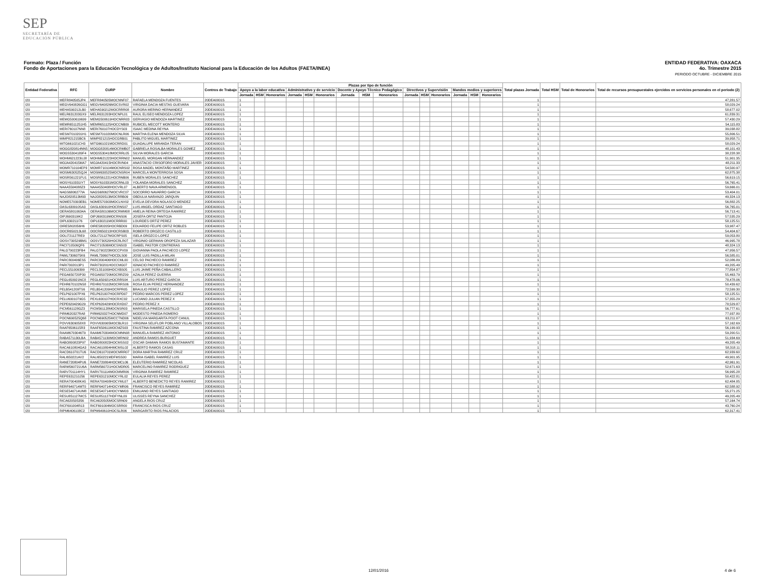SEP
SECRETARÍA DE
EDUCACIÓN PÚBLICA
ENTIDAD FEDERATIVA: OAXACA
4o. Trimestre 2015
PERIODO OCTUBRE - DICIEMBRE 2015 Formato: Plaza / Función
Fondo de Aportaciones para la Educación Tecnológica y de Adultos/Instituto Nacional para la Educación de los Adultos (FAETA/INEA)
| Entidad Federativa | RFC | CURP | Nombre | Centros de Trabajo | Plazas por tipo de función | | | | | | | | | | | | | | | Total plazas Jornada | Total HSM | Total de Honorarios | Total de recursos presupuestales ejercidos en servicios personales en el periodo (2) |
| --- | --- | --- | --- | --- | --- | --- | --- | --- | --- | --- | --- | --- | --- | --- | --- | --- | --- | --- | --- | --- | --- | --- | --- |
| | | | | | Apoyo a la labor educativa | | | Administrativo y de servicio | | | Docente y Apoyo Técnico Pedagógico | | | Directivos y Supervisión | | | Mandos medios y superiores | | | | | | |
| | | | | | Jornada | HSM | Honorarios | Jornada | HSM | Honorarios | Jornada | HSM | Honorarios | Jornada | HSM | Honorarios | Jornada | HSM | Honorarios | | | | |
| I20 | MEFR840505JP4 | MEFR840505MOCNNF07 | RAFAELA MENDOZA FUENTES | 20DEA0001S | 1 | | | | | | | | | | | | | | | 1 | | | 47,281.57 |
| I20 | MEGV640826GG1 | MEGV640826MOCSVR02 | VIRGINIA DACIA MESTAS GUEVARA | 20DEA0001S | 1 | | | | | | | | | | | | | | | 1 | | | 58,029.24 |
| I20 | MEHA590212LB0 | MEHA590212MOCRRR08 | AURORA MERINO HERNANDEZ | 20DEA0001S | 1 | | | | | | | | | | | | | | | 1 | | | 58,677.02 |
| I20 | MELR631203GX9 | MELR631203HOCNPL01 | RAUL ELISEO MENDOZA LOPEZ | 20DEA0001S | 1 | | | | | | | | | | | | | | | 1 | | | 61,839.31 |
| I20 | MEMG500619699 | MEMG500619HOCNRR03 | GERVASIO MENDOZA MARTINEZ | 20DEA0001S | 1 | | | | | | | | | | | | | | | 1 | | | 57,430.29 |
| I20 | MEMR6511251H5 | MEMR651125HOCCNB09 | RUBICEL MECOTT MONTERO | 20DEA0001S | 1 | | | | | | | | | | | | | | | 1 | | | 54,115.83 |
| I20 | MERI760107NN8 | MERI760107HOCDYS03 | ISAAC MEDINA REYNA | 20DEA0001S | 1 | | | | | | | | | | | | | | | 1 | | | 39,038.82 |
| I20 | MESM7010201H1 | MESM701020MOCNLR06 | MARTHA ELENA MENDOZA SILVA | 20DEA0001S | 1 | | | | | | | | | | | | | | | 1 | | | 55,806.51 |
| I20 | MIMP821215BC6 | MIMP821215HOCGRB01 | PABLITO MIGUEL MARTINEZ | 20DEA0001S | 1 | | | | | | | | | | | | | | | 1 | | | 39,958.71 |
| I20 | MITG661021CH3 | MITG661021MOCRRD01 | GUADALUPE MIRANDA TERAN | 20DEA0001S | 1 | | | | | | | | | | | | | | | 1 | | | 58,029.24 |
| I20 | MOGG820814NN5 | MOGG820814MOCRMB07 | GABRIELA ROSALBA MORALES GOMEZ | 20DEA0001S | 1 | | | | | | | | | | | | | | | 1 | | | 48,101.43 |
| I20 | MOGS5304189F4 | MOGS530418MOCRRL05 | SILVIA MORALES GARCIA | 20DEA0001S | 1 | | | | | | | | | | | | | | | 1 | | | 38,228.38 |
| I20 | MOHM621223UJ8 | MOHM621223HOCRRN02 | MANUEL MORGAN HERNANDEZ | 20DEA0001S | 1 | | | | | | | | | | | | | | | 1 | | | 51,901.35 |
| I20 | MOJA420415MA7 | MOJA420415HOCRVN04 | ANASTACIO CRISOFORO MORALES JAVIER | 20DEA0001S | 1 | | | | | | | | | | | | | | | 1 | | | 48,211.33 |
| I20 | MOMR710104EP3 | MOMR710104MOCNRS02 | ROSA MADEL MONTAÑO MARTINEZ | 20DEA0001S | 1 | | | | | | | | | | | | | | | 1 | | | 54,500.97 |
| I20 | MOSM630525QJ4 | MOSM630525MOCNSR04 | MARCELA MONTERROSA SOSA | 20DEA0001S | 1 | | | | | | | | | | | | | | | 1 | | | 62,875.38 |
| I20 | MOSR561221FU1 | MOSR561221HOCRNB06 | RUBEN MORALES SANCHEZ | 20DEA0001S | 1 | | | | | | | | | | | | | | | 1 | | | 56,619.15 |
| I20 | MOSY610331IY7 | MOSY610331MOCRNL03 | YOLANDA MORALES SANCHEZ | 20DEA0001S | 1 | | | | | | | | | | | | | | | 1 | | | 56,765.41 |
| I20 | NAAA5504088Z3 | NAAA550408HOCVRL07 | ALBERTO NAVA ARMENGOL | 20DEA0001S | 1 | | | | | | | | | | | | | | | 1 | | | 59,666.01 |
| I20 | NAGS6806277IA | NAGS680627MOCVRC07 | SOCORRO NAVARRO GARCIA | 20DEA0001S | 1 | | | | | | | | | | | | | | | 1 | | | 53,404.01 |
| I20 | NAJO820513M93 | NAJO820513MOCRRB09 | OBDULIA NARANJO JARQUIN | 20DEA0001S | 1 | | | | | | | | | | | | | | | 1 | | | 49,324.13 |
| I20 | NOME570303EB1 | NOME570303MOCLNV02 | EVELIA DEVORA NOLASCO MENDEZ | 20DEA0001S | 1 | | | | | | | | | | | | | | | 1 | | | 56,882.25 |
| I20 | OASL630910SA3 | OASL630910HOCRNS07 | LUIS ANGEL ORDAZ SANTIAGO | 20DEA0001S | 1 | | | | | | | | | | | | | | | 1 | | | 56,765.01 |
| I20 | OERA58010634A | OERA580106MOCRMM08 | AMELIA REINA ORTEGA RAMIREZ | 20DEA0001S | 1 | | | | | | | | | | | | | | | 1 | | | 56,713.41 |
| I20 | OIPJ690319IK2 | OIPJ690319MOCRNS06 | JOSEFA ORTIZ PANTOJA | 20DEA0001S | 1 | | | | | | | | | | | | | | | 1 | | | 57,535.29 |
| I20 | OIPL630211I76 | OIPL630211MOCRRR00 | LOURDES ORTIZ PEREZ | 20DEA0001S | 1 | | | | | | | | | | | | | | | 1 | | | 58,125.51 |
| I20 | OIRE5802056H6 | OIRE580205HOCRBD09 | EDUARDO FELIPE ORTIZ ROBLES | 20DEA0001S | 1 | | | | | | | | | | | | | | | 1 | | | 53,987.47 |
| I20 | OOCR650213L68 | OOCR650213HOCRSB03 | ROBERTO OROZCO CASTILLO | 20DEA0001S | 1 | | | | | | | | | | | | | | | 1 | | | 54,404.67 |
| I20 | OOLI721127RE9 | OOLI721127MOCRPS05 | ISELA OROZCO LOPEZ | 20DEA0001S | 1 | | | | | | | | | | | | | | | 1 | | | 59,053.80 |
| I20 | OOSV730529BM1 | OOSV730529HOCRLR07 | VIRGINIO GERMAN OROPEZA SALAZAR | 20DEA0001S | 1 | | | | | | | | | | | | | | | 1 | | | 46,995.78 |
| I20 | PACI710506QF6 | PACI710506MOCSNS03 | ISABEL PASTOR CONTRERAS | 20DEA0001S | 1 | | | | | | | | | | | | | | | 1 | | | 48,324.13 |
| I20 | PALG790223FB4 | PALG790223MOCCPV09 | GIOVANNA PAOLA PACHECO LOPEZ | 20DEA0001S | 1 | | | | | | | | | | | | | | | 1 | | | 47,956.57 |
| I20 | PAML7306075K6 | PAML730607HOCDLS00 | JOSE LUIS PADILLA MILAN | 20DEA0001S | 1 | | | | | | | | | | | | | | | 1 | | | 56,585.01 |
| I20 | PARC800406ES5 | PARC800406HOCCML00 | CELSO PACHECO RAMIREZ | 20DEA0001S | 1 | | | | | | | | | | | | | | | 1 | | | 52,086.89 |
| I20 | PARI7302013P1 | PARI730201HOCCMG07 | IGNACIO PACHECO RAMIREZ | 20DEA0001S | 1 | | | | | | | | | | | | | | | 1 | | | 49,205.49 |
| I20 | PECL551009399 | PECL551009HOCXBS05 | LUIS JAIME PEÑA CABALLERO | 20DEA0001S | 1 | | | | | | | | | | | | | | | 1 | | | 77,854.87 |
| I20 | PEGA650720P30 | PEGA650720MOCRRZ09 | AZALIA PEREZ GUERRA | 20DEA0001S | 1 | | | | | | | | | | | | | | | 1 | | | 55,463.79 |
| I20 | PEGL650921NC8 | PEGL650921HOCRRS04 | LUIS ARTURO PEREZ GARCIA | 20DEA0001S | 1 | | | | | | | | | | | | | | | 1 | | | 78,478.06 |
| I20 | PEHR670102NS8 | PEHR670102MOCRRS06 | ROSA ELVA PEREZ HERNANDEZ | 20DEA0001S | 1 | | | | | | | | | | | | | | | 1 | | | 50,439.62 |
| I20 | PELB541209TS6 | PELB541209HOCRPR05 | BRAULIO PEREZ LOPEZ | 20DEA0001S | 1 | | | | | | | | | | | | | | | 1 | | | 72,599.30 |
| I20 | PELP621007PX6 | PELP621007HOCRPD07 | PEDRO MARCOS PEREZ LOPEZ | 20DEA0001S | 1 | | | | | | | | | | | | | | | 1 | | | 58,125.51 |
| I20 | PELU6001079G5 | PEXL600107HOCRXC02 | LUCIANO JULIAN PEREZ X | 20DEA0001S | 1 | | | | | | | | | | | | | | | 1 | | | 57,355.29 |
| I20 | PEPE620429G29 | PEXP620429HOCRXD07 | PEDRO PEREZ X | 20DEA0001S | 1 | | | | | | | | | | | | | | | 1 | | | 78,529.87 |
| I20 | PICM561128GZ3 | PICM561128MOCNSR03 | MARISELA PINEDA CASTILLO | 20DEA0001S | 1 | | | | | | | | | | | | | | | 1 | | | 56,777.61 |
| I20 | PIRM620327RA8 | PIRM620327HOCNMD07 | MODESTO PINEDA ROMERO | 20DEA0001S | 1 | | | | | | | | | | | | | | | 1 | | | 77,937.80 |
| I20 | POCN690525Q68 | POCN690525MCCTND06 | NIDELVIA MARGARITA POOT CANUL | 20DEA0001S | 1 | | | | | | | | | | | | | | | 1 | | | 63,211.07 |
| I20 | POVV6309058X8 | POVV630905MOCBLR10 | VIRGINIA SELIFLOR POBLANO VILLALOBOS | 20DEA0001S | 1 | | | | | | | | | | | | | | | 1 | | | 57,162.69 |
| I20 | RAAF6506115R3 | RAAF650611MOCMZS03 | FAUSTINA RAMIREZ AZCONA | 20DEA0001S | 1 | | | | | | | | | | | | | | | 1 | | | 56,199.93 |
| I20 | RAAM6703046T9 | RAAM670304MOCMNN08 | MANUELA RAMIREZ ANTONIO | 20DEA0001S | 1 | | | | | | | | | | | | | | | 1 | | | 59,200.51 |
| I20 | RABA571130LBA | RABA571130MOCMRN02 | ANDREA RAMOS BURGUET | 20DEA0001S | 1 | | | | | | | | | | | | | | | 1 | | | 51,934.69 |
| I20 | RABO800823P97 | RABO800823HOCMSS02 | OSCAR DAMIAN RAMOS BUSTAMANTE | 20DEA0001S | 1 | | | | | | | | | | | | | | | 1 | | | 49,205.49 |
| I20 | RACA610804GA3 | RACA610804HMCMSL02 | ALBERTO RAMOS CASAS | 20DEA0001S | 1 | | | | | | | | | | | | | | | 1 | | | 58,318.11 |
| I20 | RACD610701TU6 | RACD610701MOCMRR07 | DORA MARTHA RAMIREZ CRUZ | 20DEA0001S | 1 | | | | | | | | | | | | | | | 1 | | | 62,939.60 |
| I20 | RALI650221AV2 | RALI650221MDFMSS00 | MARIA ISABEL RAMIREZ LUIS | 20DEA0001S | 1 | | | | | | | | | | | | | | | 1 | | | 49,901.95 |
| I20 | RANE720804PU6 | RANE720804HOCMCL06 | ELEUTERIO RAMIREZ NICOLAS | 20DEA0001S | 1 | | | | | | | | | | | | | | | 1 | | | 42,961.91 |
| I20 | RARM560721U6A | RARM560721HOCMDR05 | MARCELINO RAMIREZ RODRIGUEZ | 20DEA0001S | 1 | | | | | | | | | | | | | | | 1 | | | 52,671.63 |
| I20 | RARV701114HY1 | RARV701114MOCMMR06 | VIRGINIA RAMIREZ RAMIREZ | 20DEA0001S | 1 | | | | | | | | | | | | | | | 1 | | | 56,995.28 |
| I20 | REPE631210J56 | REPE631210MOCYRL02 | EULALIA REYES PEREZ | 20DEA0001S | 1 | | | | | | | | | | | | | | | 1 | | | 50,422.81 |
| I20 | RERA700408KA5 | RERA700408HOCYML07 | ALBERTO BENEDICTO REYES RAMIREZ | 20DEA0001S | 1 | | | | | | | | | | | | | | | 1 | | | 62,484.85 |
| I20 | RERF640714MT0 | RERF640714HOCYMR06 | FRANCISCO REYES RAMIREZ | 20DEA0001S | 1 | | | | | | | | | | | | | | | 1 | | | 62,588.92 |
| I20 | RESE540714UM8 | RESE540714HOCYNM03 | EMILIANO REYES SANTIAGO | 20DEA0001S | 1 | | | | | | | | | | | | | | | 1 | | | 55,271.25 |
| I20 | RESU851127MC5 | RESU851127HDFYNL09 | ULISSES REYNA SANCHEZ | 20DEA0001S | 1 | | | | | | | | | | | | | | | 1 | | | 49,205.49 |
| I20 | RICA620505356 | RICA620505MOCSRN09 | ANGELA RIOS CRUZ | 20DEA0001S | 1 | | | | | | | | | | | | | | | 1 | | | 57,164.74 |
| I20 | RICF691004R13 | RICF691004MOCSRR00 | FRANCISCA RIOS CRUZ | 20DEA0001S | 1 | | | | | | | | | | | | | | | 1 | | | 43,760.24 |
| I20 | RIPM6406108C2 | RIPM640610HOCSLR06 | MARGARITO RIOS PALACIOS | 20DEA0001S | 1 | | | | | | | | | | | | | | | 1 | | | 62,317.41 |
12/01/2016 4 de 6